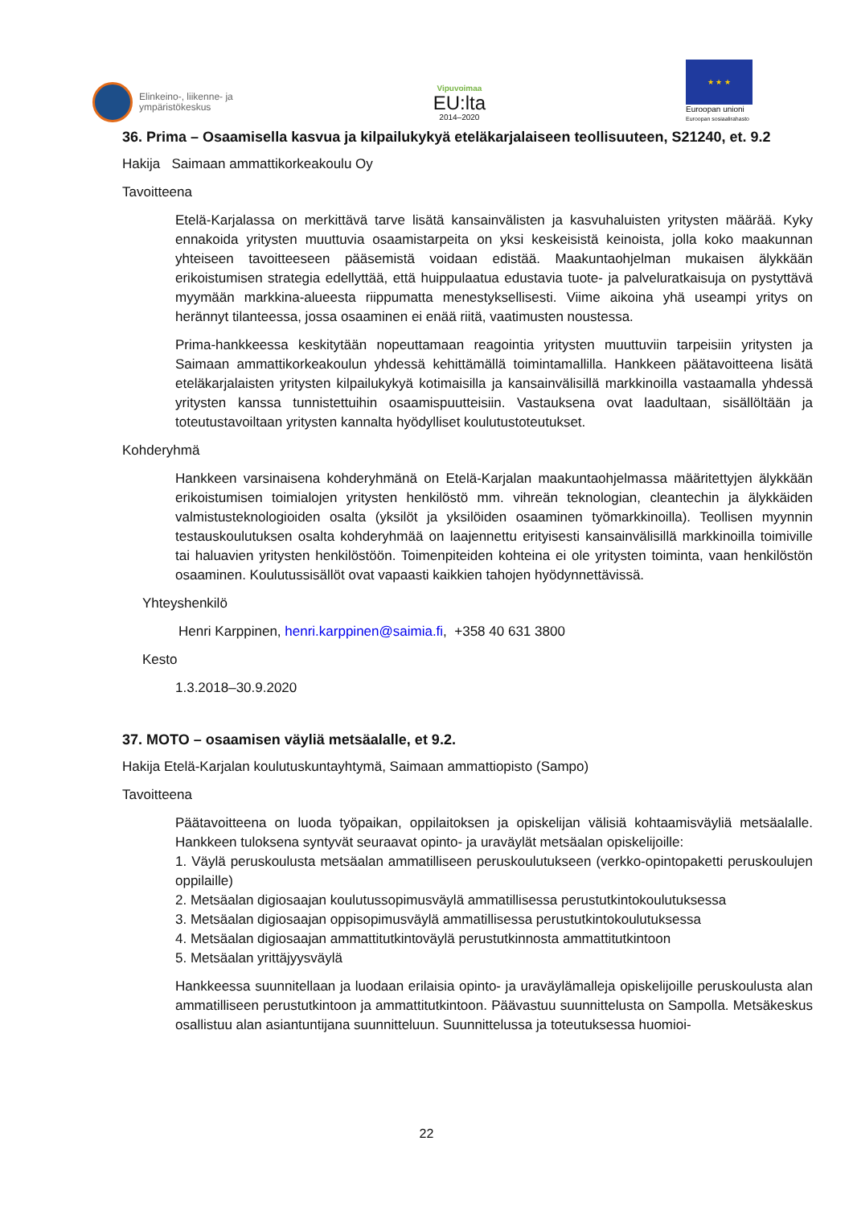Elinkeino-, liikenne- ja
ympäristökeskus
Vipuvoimaa
EU:lta
2014–2020
★ ★ ★
Euroopan unioni
Euroopan sosiaalirahasto
36. Prima – Osaamisella kasvua ja kilpailukykyä eteläkarjalaiseen teollisuuteen, S21240, et. 9.2
Hakija Saimaan ammattikorkeakoulu Oy
Tavoitteena
Etelä-Karjalassa on merkittävä tarve lisätä kansainvälisten ja kasvuhaluisten yritysten määrää. Kyky ennakoida yritysten muuttuvia osaamistarpeita on yksi keskeisistä keinoista, jolla koko maakunnan yhteiseen tavoitteeseen pääsemistä voidaan edistää. Maakuntaohjelman mukaisen älykkään erikoistumisen strategia edellyttää, että huippulaatua edustavia tuote- ja palveluratkaisuja on pystyttävä myymään markkina-alueesta riippumatta menestyksellisesti. Viime aikoina yhä useampi yritys on herännyt tilanteessa, jossa osaaminen ei enää riitä, vaatimusten noustessa.
Prima-hankkeessa keskitytään nopeuttamaan reagointia yritysten muuttuviin tarpeisiin yritysten ja Saimaan ammattikorkeakoulun yhdessä kehittämällä toimintamallilla. Hankkeen päätavoitteena lisätä eteläkarjalaisten yritysten kilpailukykyä kotimaisilla ja kansainvälisillä markkinoilla vastaamalla yhdessä yritysten kanssa tunnistettuihin osaamispuutteisiin. Vastauksena ovat laadultaan, sisällöltään ja toteutustavoiltaan yritysten kannalta hyödylliset koulutustoteutukset.
Kohderyhmä
Hankkeen varsinaisena kohderyhmänä on Etelä-Karjalan maakuntaohjelmassa määritettyjen älykkään erikoistumisen toimialojen yritysten henkilöstö mm. vihreän teknologian, cleantechin ja älykkäiden valmistusteknologioiden osalta (yksilöt ja yksilöiden osaaminen työmarkkinoilla). Teollisen myynnin testauskoulutuksen osalta kohderyhmää on laajennettu erityisesti kansainvälisillä markkinoilla toimiville tai haluavien yritysten henkilöstöön. Toimenpiteiden kohteina ei ole yritysten toiminta, vaan henkilöstön osaaminen. Koulutussisällöt ovat vapaasti kaikkien tahojen hyödynnettävissä.
Yhteyshenkilö
Henri Karppinen, henri.karppinen@saimia.fi, +358 40 631 3800
Kesto
1.3.2018–30.9.2020
37. MOTO – osaamisen väyliä metsäalalle, et 9.2.
Hakija Etelä-Karjalan koulutuskuntayhtymä, Saimaan ammattiopisto (Sampo)
Tavoitteena
Päätavoitteena on luoda työpaikan, oppilaitoksen ja opiskelijan välisiä kohtaamisväyliä metsäalalle. Hankkeen tuloksena syntyvät seuraavat opinto- ja uraväylät metsäalan opiskelijoille:
1. Väylä peruskoulusta metsäalan ammatilliseen peruskoulutukseen (verkko-opintopaketti peruskoulujen oppilaille)
2. Metsäalan digiosaajan koulutussopimusväylä ammatillisessa perustutkintokoulutuksessa
3. Metsäalan digiosaajan oppisopimusväylä ammatillisessa perustutkintokoulutuksessa
4. Metsäalan digiosaajan ammattitutkintoväylä perustutkinnosta ammattitutkintoon
5. Metsäalan yrittäjyysväylä
Hankkeessa suunnitellaan ja luodaan erilaisia opinto- ja uraväylämalleja opiskelijoille peruskoulusta alan ammatilliseen perustutkintoon ja ammattitutkintoon. Päävastuu suunnittelusta on Sampolla. Metsäkeskus osallistuu alan asiantuntijana suunnitteluun. Suunnittelussa ja toteutuksessa huomioi-
22